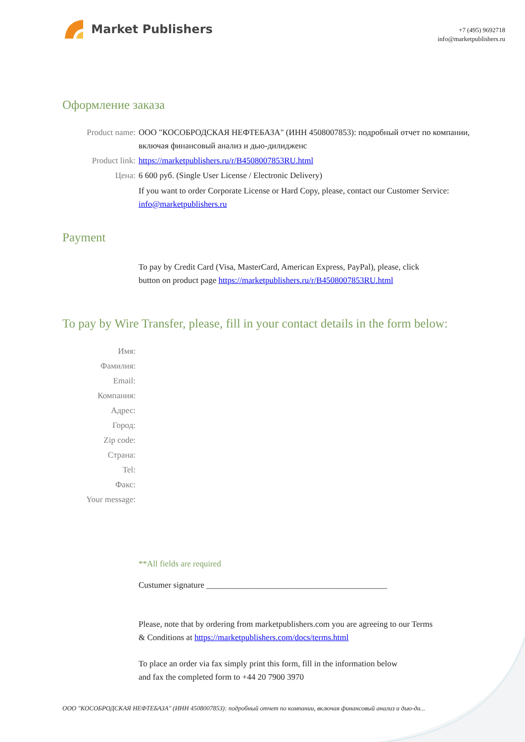Market Publishers
+7 (495) 9692718
info@marketpublishers.ru
Оформление заказа
Product name: ООО "КОСОБРОДСКАЯ НЕФТЕБАЗА" (ИНН 4508007853): подробный отчет по компании, включая финансовый анализ и дью-дилидженс
Product link: https://marketpublishers.ru/r/B4508007853RU.html
Цена: 6 600 руб. (Single User License / Electronic Delivery)
If you want to order Corporate License or Hard Copy, please, contact our Customer Service:
info@marketpublishers.ru
Payment
To pay by Credit Card (Visa, MasterCard, American Express, PayPal), please, click
button on product page https://marketpublishers.ru/r/B4508007853RU.html
To pay by Wire Transfer, please, fill in your contact details in the form below:
Имя:
Фамилия:
Email:
Компания:
Адрес:
Город:
Zip code:
Страна:
Tel:
Факс:
Your message:
**All fields are required
Custumer signature ___________________________________________
Please, note that by ordering from marketpublishers.com you are agreeing to our Terms
& Conditions at https://marketpublishers.com/docs/terms.html
To place an order via fax simply print this form, fill in the information below
and fax the completed form to +44 20 7900 3970
ООО "КОСОБРОДСКАЯ НЕФТЕБАЗА" (ИНН 4508007853): подробный отчет по компании, включая финансовый анализ и дью-ди...